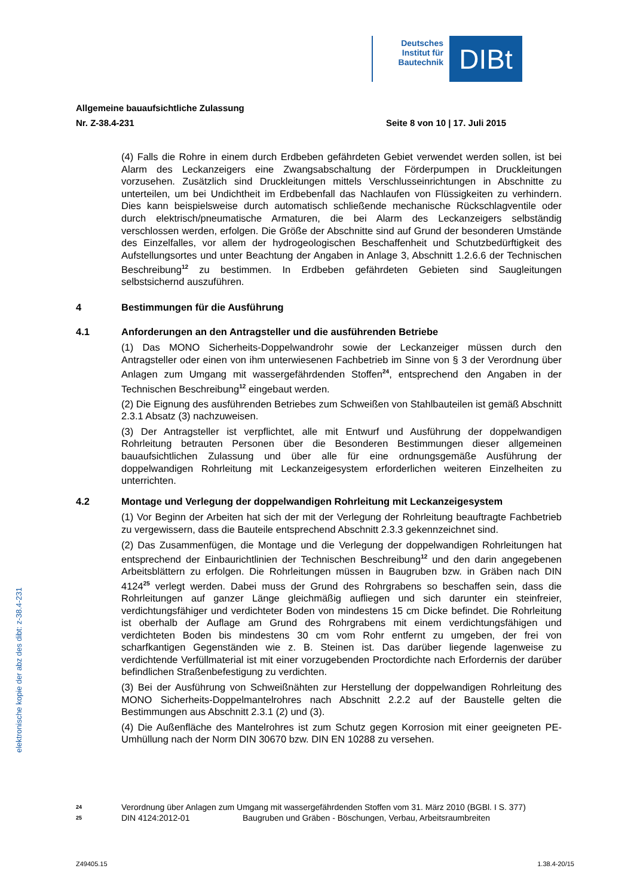Deutsches Institut für Bautechnik
DIBt
Allgemeine bauaufsichtliche Zulassung
Nr. Z-38.4-231 Seite 8 von 10 | 17. Juli 2015
(4) Falls die Rohre in einem durch Erdbeben gefährdeten Gebiet verwendet werden sollen, ist bei Alarm des Leckanzeigers eine Zwangsabschaltung der Förderpumpen in Druckleitungen vorzusehen. Zusätzlich sind Druckleitungen mittels Verschlusseinrichtungen in Abschnitte zu unterteilen, um bei Undichtheit im Erdbebenfall das Nachlaufen von Flüssigkeiten zu verhindern. Dies kann beispielsweise durch automatisch schließende mechanische Rückschlagventile oder durch elektrisch/pneumatische Armaturen, die bei Alarm des Leckanzeigers selbständig verschlossen werden, erfolgen. Die Größe der Abschnitte sind auf Grund der besonderen Umstände des Einzelfalles, vor allem der hydrogeologischen Beschaffenheit und Schutzbedürftigkeit des Aufstellungsortes und unter Beachtung der Angaben in Anlage 3, Abschnitt 1.2.6.6 der Technischen Beschreibung<sup>12</sup> zu bestimmen. In Erdbeben gefährdeten Gebieten sind Saugleitungen selbstsichernd auszuführen.
4 Bestimmungen für die Ausführung
4.1 Anforderungen an den Antragsteller und die ausführenden Betriebe
(1) Das MONO Sicherheits-Doppelwandrohr sowie der Leckanzeiger müssen durch den Antragsteller oder einen von ihm unterwiesenen Fachbetrieb im Sinne von § 3 der Verordnung über Anlagen zum Umgang mit wassergefährdenden Stoffen<sup>24</sup>, entsprechend den Angaben in der Technischen Beschreibung<sup>12</sup> eingebaut werden.
(2) Die Eignung des ausführenden Betriebes zum Schweißen von Stahlbauteilen ist gemäß Abschnitt 2.3.1 Absatz (3) nachzuweisen.
(3) Der Antragsteller ist verpflichtet, alle mit Entwurf und Ausführung der doppelwandigen Rohrleitung betrauten Personen über die Besonderen Bestimmungen dieser allgemeinen bauaufsichtlichen Zulassung und über alle für eine ordnungsgemäße Ausführung der doppelwandigen Rohrleitung mit Leckanzeigesystem erforderlichen weiteren Einzelheiten zu unterrichten.
4.2 Montage und Verlegung der doppelwandigen Rohrleitung mit Leckanzeigesystem
(1) Vor Beginn der Arbeiten hat sich der mit der Verlegung der Rohrleitung beauftragte Fachbetrieb zu vergewissern, dass die Bauteile entsprechend Abschnitt 2.3.3 gekennzeichnet sind.
(2) Das Zusammenfügen, die Montage und die Verlegung der doppelwandigen Rohrleitungen hat entsprechend der Einbaurichtlinien der Technischen Beschreibung<sup>12</sup> und den darin angegebenen Arbeitsblättern zu erfolgen. Die Rohrleitungen müssen in Baugruben bzw. in Gräben nach DIN 4124<sup>25</sup> verlegt werden. Dabei muss der Grund des Rohrgrabens so beschaffen sein, dass die Rohrleitungen auf ganzer Länge gleichmäßig aufliegen und sich darunter ein steinfreier, verdichtungsfähiger und verdichteter Boden von mindestens 15 cm Dicke befindet. Die Rohrleitung ist oberhalb der Auflage am Grund des Rohrgrabens mit einem verdichtungsfähigen und verdichteten Boden bis mindestens 30 cm vom Rohr entfernt zu umgeben, der frei von scharfkantigen Gegenständen wie z. B. Steinen ist. Das darüber liegende lagenweise zu verdichtende Verfüllmaterial ist mit einer vorzugebenden Proctordichte nach Erfordernis der darüber befindlichen Straßenbefestigung zu verdichten.
(3) Bei der Ausführung von Schweißnähten zur Herstellung der doppelwandigen Rohrleitung des MONO Sicherheits-Doppelmantelrohres nach Abschnitt 2.2.2 auf der Baustelle gelten die Bestimmungen aus Abschnitt 2.3.1 (2) und (3).
(4) Die Außenfläche des Mantelrohres ist zum Schutz gegen Korrosion mit einer geeigneten PE-Umhüllung nach der Norm DIN 30670 bzw. DIN EN 10288 zu versehen.
24 Verordnung über Anlagen zum Umgang mit wassergefährdenden Stoffen vom 31. März 2010 (BGBl. I S. 377)
25 DIN 4124:2012-01 Baugruben und Gräben - Böschungen, Verbau, Arbeitsraumbreiten
Z49405.15 1.38.4-20/15
elektronische kopie der abz des dibt: z-38.4-231